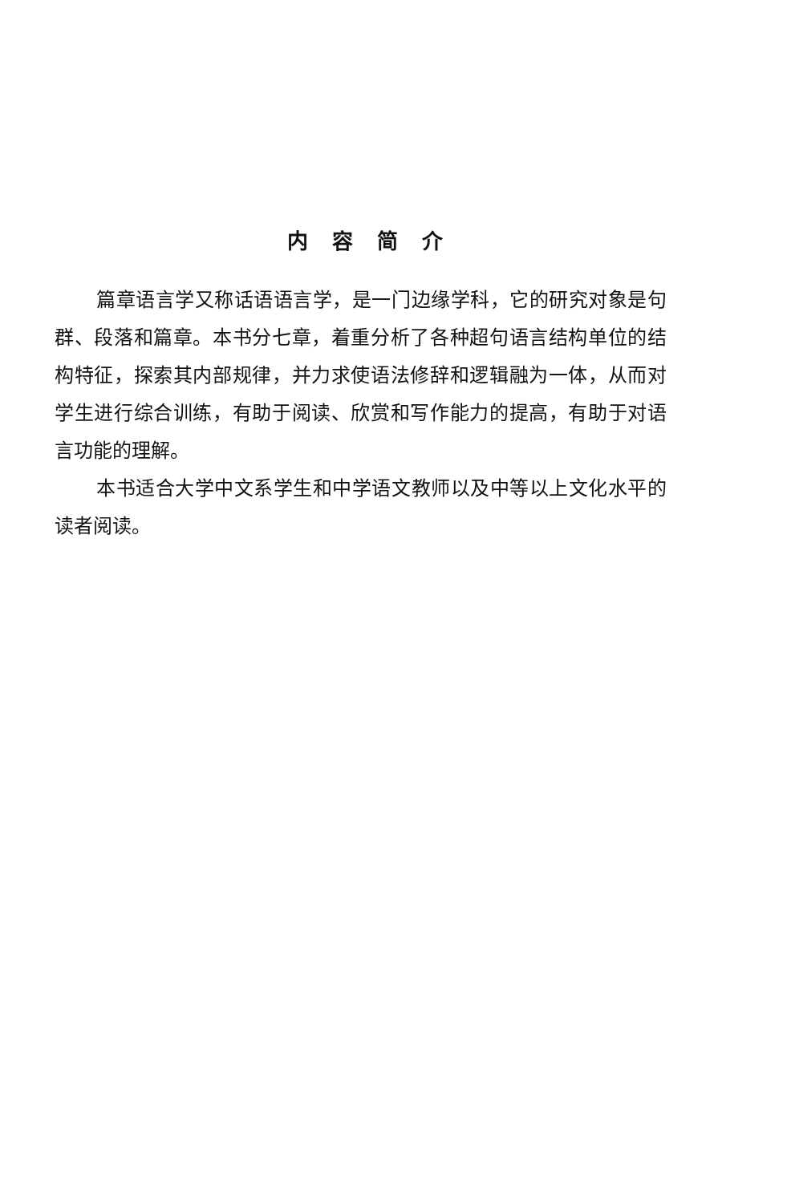内容简介
篇章语言学又称话语语言学，是一门边缘学科，它的研究对象是句群、段落和篇章。本书分七章，着重分析了各种超句语言结构单位的结构特征，探索其内部规律，并力求使语法修辞和逻辑融为一体，从而对学生进行综合训练，有助于阅读、欣赏和写作能力的提高，有助于对语言功能的理解。
本书适合大学中文系学生和中学语文教师以及中等以上文化水平的读者阅读。